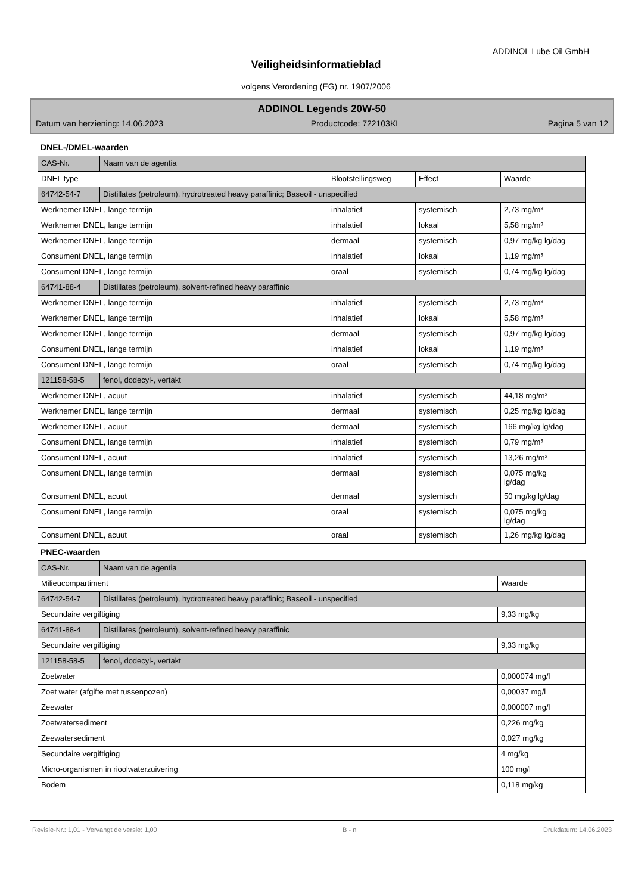ADDINOL Lube Oil GmbH
Veiligheidsinformatieblad
volgens Verordening (EG) nr. 1907/2006
ADDINOL Legends 20W-50
Datum van herziening: 14.06.2023 Productcode: 722103KL Pagina 5 van 12
DNEL-/DMEL-waarden
| CAS-Nr. | Naam van de agentia | | | |
| DNEL type | | Blootstellingsweg | Effect | Waarde |
| 64742-54-7 | Distillates (petroleum), hydrotreated heavy paraffinic; Baseoil - unspecified | | | |
| Werknemer DNEL, lange termijn | | inhalatief | systemisch | 2,73 mg/m³ |
| Werknemer DNEL, lange termijn | | inhalatief | lokaal | 5,58 mg/m³ |
| Werknemer DNEL, lange termijn | | dermaal | systemisch | 0,97 mg/kg lg/dag |
| Consument DNEL, lange termijn | | inhalatief | lokaal | 1,19 mg/m³ |
| Consument DNEL, lange termijn | | oraal | systemisch | 0,74 mg/kg lg/dag |
| 64741-88-4 | Distillates (petroleum), solvent-refined heavy paraffinic | | | |
| Werknemer DNEL, lange termijn | | inhalatief | systemisch | 2,73 mg/m³ |
| Werknemer DNEL, lange termijn | | inhalatief | lokaal | 5,58 mg/m³ |
| Werknemer DNEL, lange termijn | | dermaal | systemisch | 0,97 mg/kg lg/dag |
| Consument DNEL, lange termijn | | inhalatief | lokaal | 1,19 mg/m³ |
| Consument DNEL, lange termijn | | oraal | systemisch | 0,74 mg/kg lg/dag |
| 121158-58-5 | fenol, dodecyl-, vertakt | | | |
| Werknemer DNEL, acuut | | inhalatief | systemisch | 44,18 mg/m³ |
| Werknemer DNEL, lange termijn | | dermaal | systemisch | 0,25 mg/kg lg/dag |
| Werknemer DNEL, acuut | | dermaal | systemisch | 166 mg/kg lg/dag |
| Consument DNEL, lange termijn | | inhalatief | systemisch | 0,79 mg/m³ |
| Consument DNEL, acuut | | inhalatief | systemisch | 13,26 mg/m³ |
| Consument DNEL, lange termijn | | dermaal | systemisch | 0,075 mg/kg lg/dag |
| Consument DNEL, acuut | | dermaal | systemisch | 50 mg/kg lg/dag |
| Consument DNEL, lange termijn | | oraal | systemisch | 0,075 mg/kg lg/dag |
| Consument DNEL, acuut | | oraal | systemisch | 1,26 mg/kg lg/dag |
PNEC-waarden
| CAS-Nr. | Naam van de agentia | |
| Milieucompartiment | | Waarde |
| 64742-54-7 | Distillates (petroleum), hydrotreated heavy paraffinic; Baseoil - unspecified | |
| Secundaire vergiftiging | | 9,33 mg/kg |
| 64741-88-4 | Distillates (petroleum), solvent-refined heavy paraffinic | |
| Secundaire vergiftiging | | 9,33 mg/kg |
| 121158-58-5 | fenol, dodecyl-, vertakt | |
| Zoetwater | | 0,000074 mg/l |
| Zoet water (afgifte met tussenpozen) | | 0,00037 mg/l |
| Zeewater | | 0,000007 mg/l |
| Zoetwatersediment | | 0,226 mg/kg |
| Zeewatersediment | | 0,027 mg/kg |
| Secundaire vergiftiging | | 4 mg/kg |
| Micro-organismen in rioolwaterzuivering | | 100 mg/l |
| Bodem | | 0,118 mg/kg |
Revisie-Nr.: 1,01 - Vervangt de versie: 1,00 B - nl Drukdatum: 14.06.2023